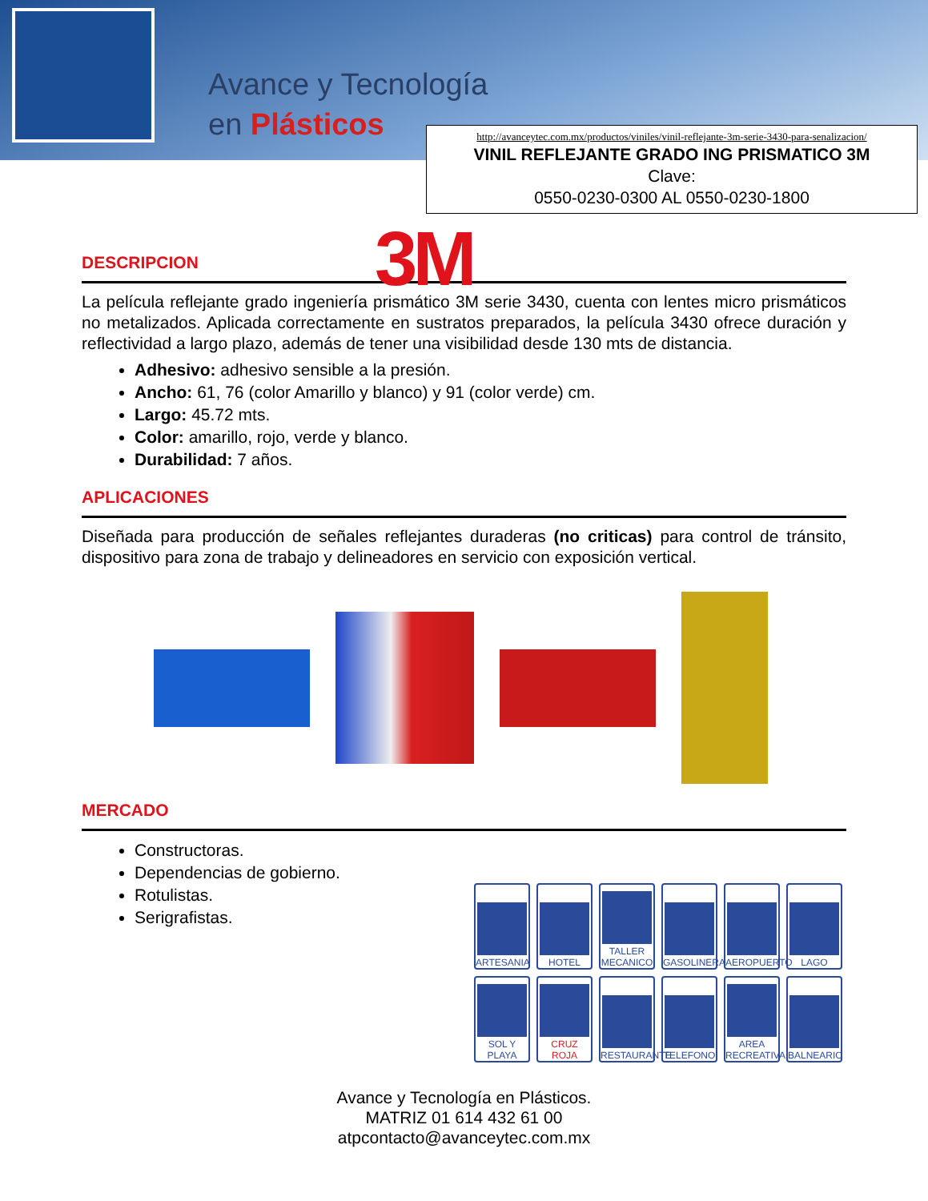Avance y Tecnología
en Plásticos
http://avanceytec.com.mx/productos/viniles/vinil-reflejante-3m-serie-3430-para-senalizacion/
VINIL REFLEJANTE GRADO ING PRISMATICO 3M
Clave:
0550-0230-0300 AL 0550-0230-1800
3M
DESCRIPCION
La película reflejante grado ingeniería prismático 3M serie 3430, cuenta con lentes micro prismáticos no metalizados. Aplicada correctamente en sustratos preparados, la película 3430 ofrece duración y reflectividad a largo plazo, además de tener una visibilidad desde 130 mts de distancia.
Adhesivo: adhesivo sensible a la presión.
Ancho: 61, 76 (color Amarillo y blanco) y 91 (color verde) cm.
Largo: 45.72 mts.
Color: amarillo, rojo, verde y blanco.
Durabilidad: 7 años.
APLICACIONES
Diseñada para producción de señales reflejantes duraderas (no criticas) para control de tránsito, dispositivo para zona de trabajo y delineadores en servicio con exposición vertical.
MERCADO
Constructoras.
Dependencias de gobierno.
Rotulistas.
Serigrafistas.
ARTESANIA
HOTEL
TALLER MECANICO
GASOLINERA
AEROPUERTO
LAGO
SOL Y PLAYA
CRUZ ROJA
RESTAURANTE
TELEFONO
AREA RECREATIVA
BALNEARIO
Avance y Tecnología en Plásticos.
MATRIZ 01 614 432 61 00
atpcontacto@avanceytec.com.mx